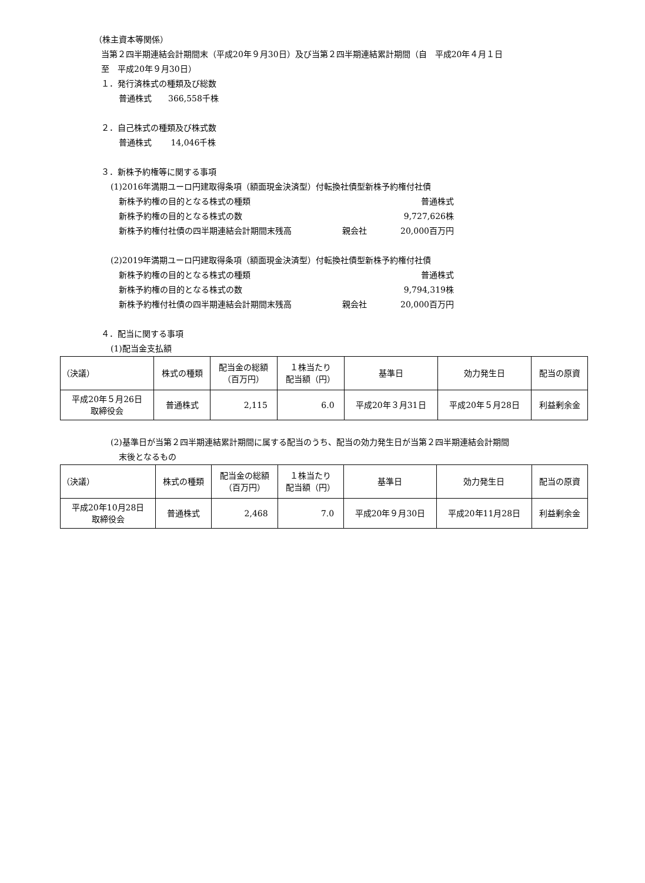（株主資本等関係）
当第２四半期連結会計期間末（平成20年９月30日）及び当第２四半期連結累計期間（自　平成20年４月１日
至　平成20年９月30日）
１．発行済株式の種類及び総数
普通株式　　366,558千株
２．自己株式の種類及び株式数
普通株式　　 14,046千株
３．新株予約権等に関する事項
(1)2016年満期ユーロ円建取得条項（額面現金決済型）付転換社債型新株予約権付社債
新株予約権の目的となる株式の種類 普通株式
新株予約権の目的となる株式の数 9,727,626株
新株予約権付社債の四半期連結会計期間末残高 親会社 20,000百万円
(2)2019年満期ユーロ円建取得条項（額面現金決済型）付転換社債型新株予約権付社債
新株予約権の目的となる株式の種類 普通株式
新株予約権の目的となる株式の数 9,794,319株
新株予約権付社債の四半期連結会計期間末残高 親会社 20,000百万円
４．配当に関する事項
(1)配当金支払額
| （決議） | 株式の種類 | 配当金の総額 （百万円） | １株当たり 配当額（円） | 基準日 | 効力発生日 | 配当の原資 |
| --- | --- | --- | --- | --- | --- | --- |
| 平成20年５月26日 取締役会 | 普通株式 | 2,115 | 6.0 | 平成20年３月31日 | 平成20年５月28日 | 利益剰余金 |
(2)基準日が当第２四半期連結累計期間に属する配当のうち、配当の効力発生日が当第２四半期連結会計期間
末後となるもの
| （決議） | 株式の種類 | 配当金の総額 （百万円） | １株当たり 配当額（円） | 基準日 | 効力発生日 | 配当の原資 |
| --- | --- | --- | --- | --- | --- | --- |
| 平成20年10月28日 取締役会 | 普通株式 | 2,468 | 7.0 | 平成20年９月30日 | 平成20年11月28日 | 利益剰余金 |